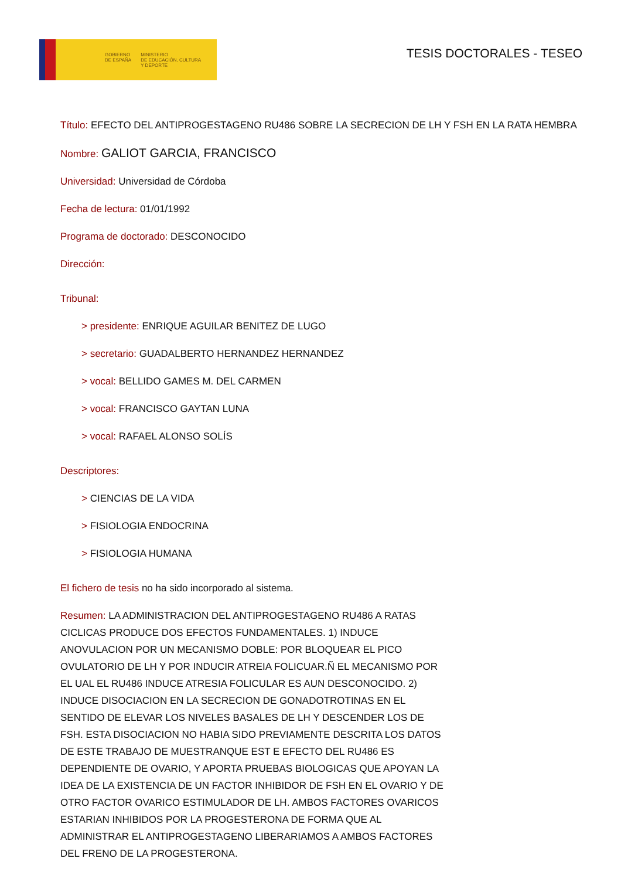GOBIERNO
DE ESPAÑA
MINISTERIO
DE EDUCACIÓN, CULTURA
Y DEPORTE
TESIS DOCTORALES - TESEO
Título: EFECTO DEL ANTIPROGESTAGENO RU486 SOBRE LA SECRECION DE LH Y FSH EN LA RATA HEMBRA
Nombre: GALIOT GARCIA, FRANCISCO
Universidad: Universidad de Córdoba
Fecha de lectura: 01/01/1992
Programa de doctorado: DESCONOCIDO
Dirección:
Tribunal:
> presidente: ENRIQUE AGUILAR BENITEZ DE LUGO
> secretario: GUADALBERTO HERNANDEZ HERNANDEZ
> vocal: BELLIDO GAMES M. DEL CARMEN
> vocal: FRANCISCO GAYTAN LUNA
> vocal: RAFAEL ALONSO SOLÍS
Descriptores:
> CIENCIAS DE LA VIDA
> FISIOLOGIA ENDOCRINA
> FISIOLOGIA HUMANA
El fichero de tesis no ha sido incorporado al sistema.
Resumen: LA ADMINISTRACION DEL ANTIPROGESTAGENO RU486 A RATAS CICLICAS PRODUCE DOS EFECTOS FUNDAMENTALES. 1) INDUCE ANOVULACION POR UN MECANISMO DOBLE: POR BLOQUEAR EL PICO OVULATORIO DE LH Y POR INDUCIR ATREIA FOLICUAR.Ñ EL MECANISMO POR EL UAL EL RU486 INDUCE ATRESIA FOLICULAR ES AUN DESCONOCIDO. 2) INDUCE DISOCIACION EN LA SECRECION DE GONADOTROTINAS EN EL SENTIDO DE ELEVAR LOS NIVELES BASALES DE LH Y DESCENDER LOS DE FSH. ESTA DISOCIACION NO HABIA SIDO PREVIAMENTE DESCRITA LOS DATOS DE ESTE TRABAJO DE MUESTRANQUE EST E EFECTO DEL RU486 ES DEPENDIENTE DE OVARIO, Y APORTA PRUEBAS BIOLOGICAS QUE APOYAN LA IDEA DE LA EXISTENCIA DE UN FACTOR INHIBIDOR DE FSH EN EL OVARIO Y DE OTRO FACTOR OVARICO ESTIMULADOR DE LH. AMBOS FACTORES OVARICOS ESTARIAN INHIBIDOS POR LA PROGESTERONA DE FORMA QUE AL ADMINISTRAR EL ANTIPROGESTAGENO LIBERARIAMOS A AMBOS FACTORES DEL FRENO DE LA PROGESTERONA.